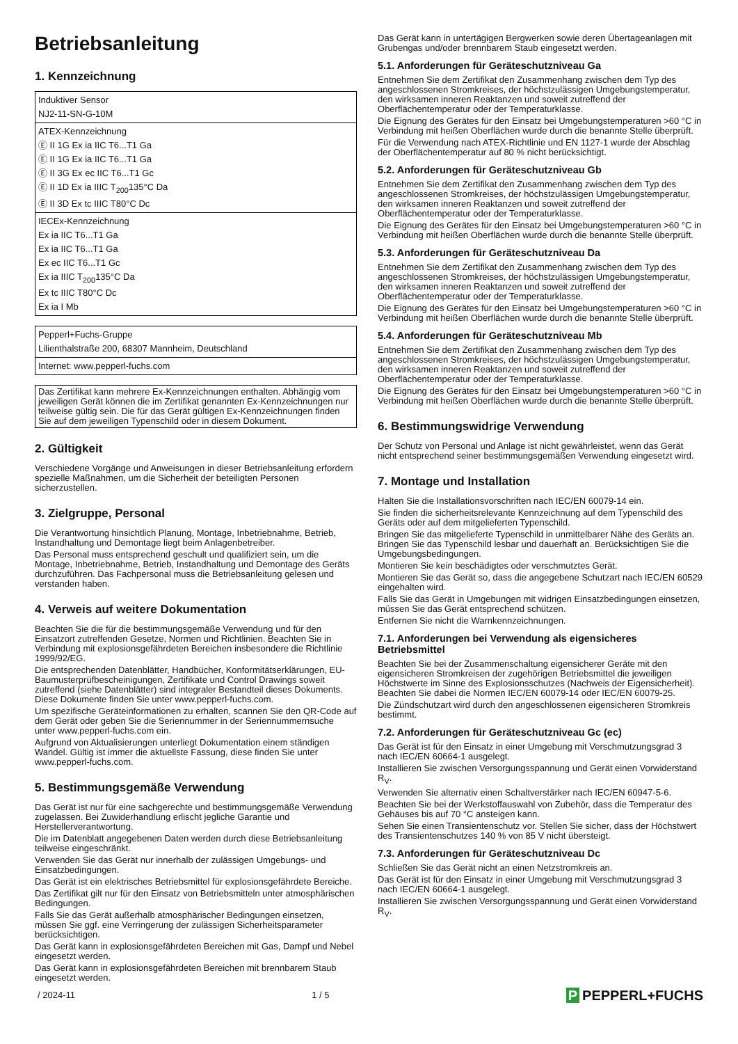Betriebsanleitung
1. Kennzeichnung
Induktiver Sensor
NJ2-11-SN-G-10M
ATEX-Kennzeichnung
Ⓔ II 1G Ex ia IIC T6...T1 Ga
Ⓔ II 1G Ex ia IIC T6...T1 Ga
Ⓔ II 3G Ex ec IIC T6...T1 Gc
Ⓔ II 1D Ex ia IIIC T<sub>200</sub>135°C Da
Ⓔ II 3D Ex tc IIIC T80°C Dc
IECEx-Kennzeichnung
Ex ia IIC T6...T1 Ga
Ex ia IIC T6...T1 Ga
Ex ec IIC T6...T1 Gc
Ex ia IIIC T<sub>200</sub>135°C Da
Ex tc IIIC T80°C Dc
Ex ia I Mb
Pepperl+Fuchs-Gruppe
Lilienthalstraße 200, 68307 Mannheim, Deutschland
Internet: www.pepperl-fuchs.com
Das Zertifikat kann mehrere Ex-Kennzeichnungen enthalten. Abhängig vom jeweiligen Gerät können die im Zertifikat genannten Ex-Kennzeichnungen nur teilweise gültig sein. Die für das Gerät gültigen Ex-Kennzeichnungen finden Sie auf dem jeweiligen Typenschild oder in diesem Dokument.
2. Gültigkeit
Verschiedene Vorgänge und Anweisungen in dieser Betriebsanleitung erfordern spezielle Maßnahmen, um die Sicherheit der beteiligten Personen sicherzustellen.
3. Zielgruppe, Personal
Die Verantwortung hinsichtlich Planung, Montage, Inbetriebnahme, Betrieb, Instandhaltung und Demontage liegt beim Anlagenbetreiber.
Das Personal muss entsprechend geschult und qualifiziert sein, um die Montage, Inbetriebnahme, Betrieb, Instandhaltung und Demontage des Geräts durchzuführen. Das Fachpersonal muss die Betriebsanleitung gelesen und verstanden haben.
4. Verweis auf weitere Dokumentation
Beachten Sie die für die bestimmungsgemäße Verwendung und für den Einsatzort zutreffenden Gesetze, Normen und Richtlinien. Beachten Sie in Verbindung mit explosionsgefährdeten Bereichen insbesondere die Richtlinie 1999/92/EG.
Die entsprechenden Datenblätter, Handbücher, Konformitätserklärungen, EU-Baumusterprüfbescheinigungen, Zertifikate und Control Drawings soweit zutreffend (siehe Datenblätter) sind integraler Bestandteil dieses Dokuments. Diese Dokumente finden Sie unter www.pepperl-fuchs.com.
Um spezifische Geräteinformationen zu erhalten, scannen Sie den QR-Code auf dem Gerät oder geben Sie die Seriennummer in der Seriennummernsuche unter www.pepperl-fuchs.com ein.
Aufgrund von Aktualisierungen unterliegt Dokumentation einem ständigen Wandel. Gültig ist immer die aktuellste Fassung, diese finden Sie unter www.pepperl-fuchs.com.
5. Bestimmungsgemäße Verwendung
Das Gerät ist nur für eine sachgerechte und bestimmungsgemäße Verwendung zugelassen. Bei Zuwiderhandlung erlischt jegliche Garantie und Herstellerverantwortung.
Die im Datenblatt angegebenen Daten werden durch diese Betriebsanleitung teilweise eingeschränkt.
Verwenden Sie das Gerät nur innerhalb der zulässigen Umgebungs- und Einsatzbedingungen.
Das Gerät ist ein elektrisches Betriebsmittel für explosionsgefährdete Bereiche.
Das Zertifikat gilt nur für den Einsatz von Betriebsmitteln unter atmosphärischen Bedingungen.
Falls Sie das Gerät außerhalb atmosphärischer Bedingungen einsetzen, müssen Sie ggf. eine Verringerung der zulässigen Sicherheitsparameter berücksichtigen.
Das Gerät kann in explosionsgefährdeten Bereichen mit Gas, Dampf und Nebel eingesetzt werden.
Das Gerät kann in explosionsgefährdeten Bereichen mit brennbarem Staub eingesetzt werden.
Das Gerät kann in untertägigen Bergwerken sowie deren Übertageanlagen mit Grubengas und/oder brennbarem Staub eingesetzt werden.
5.1. Anforderungen für Geräteschutzniveau Ga
Entnehmen Sie dem Zertifikat den Zusammenhang zwischen dem Typ des angeschlossenen Stromkreises, der höchstzulässigen Umgebungstemperatur, den wirksamen inneren Reaktanzen und soweit zutreffend der Oberflächentemperatur oder der Temperaturklasse.
Die Eignung des Gerätes für den Einsatz bei Umgebungstemperaturen >60 °C in Verbindung mit heißen Oberflächen wurde durch die benannte Stelle überprüft.
Für die Verwendung nach ATEX-Richtlinie und EN 1127-1 wurde der Abschlag der Oberflächentemperatur auf 80 % nicht berücksichtigt.
5.2. Anforderungen für Geräteschutzniveau Gb
Entnehmen Sie dem Zertifikat den Zusammenhang zwischen dem Typ des angeschlossenen Stromkreises, der höchstzulässigen Umgebungstemperatur, den wirksamen inneren Reaktanzen und soweit zutreffend der Oberflächentemperatur oder der Temperaturklasse.
Die Eignung des Gerätes für den Einsatz bei Umgebungstemperaturen >60 °C in Verbindung mit heißen Oberflächen wurde durch die benannte Stelle überprüft.
5.3. Anforderungen für Geräteschutzniveau Da
Entnehmen Sie dem Zertifikat den Zusammenhang zwischen dem Typ des angeschlossenen Stromkreises, der höchstzulässigen Umgebungstemperatur, den wirksamen inneren Reaktanzen und soweit zutreffend der Oberflächentemperatur oder der Temperaturklasse.
Die Eignung des Gerätes für den Einsatz bei Umgebungstemperaturen >60 °C in Verbindung mit heißen Oberflächen wurde durch die benannte Stelle überprüft.
5.4. Anforderungen für Geräteschutzniveau Mb
Entnehmen Sie dem Zertifikat den Zusammenhang zwischen dem Typ des angeschlossenen Stromkreises, der höchstzulässigen Umgebungstemperatur, den wirksamen inneren Reaktanzen und soweit zutreffend der Oberflächentemperatur oder der Temperaturklasse.
Die Eignung des Gerätes für den Einsatz bei Umgebungstemperaturen >60 °C in Verbindung mit heißen Oberflächen wurde durch die benannte Stelle überprüft.
6. Bestimmungswidrige Verwendung
Der Schutz von Personal und Anlage ist nicht gewährleistet, wenn das Gerät nicht entsprechend seiner bestimmungsgemäßen Verwendung eingesetzt wird.
7. Montage und Installation
Halten Sie die Installationsvorschriften nach IEC/EN 60079-14 ein.
Sie finden die sicherheitsrelevante Kennzeichnung auf dem Typenschild des Geräts oder auf dem mitgelieferten Typenschild.
Bringen Sie das mitgelieferte Typenschild in unmittelbarer Nähe des Geräts an. Bringen Sie das Typenschild lesbar und dauerhaft an. Berücksichtigen Sie die Umgebungsbedingungen.
Montieren Sie kein beschädigtes oder verschmutztes Gerät.
Montieren Sie das Gerät so, dass die angegebene Schutzart nach IEC/EN 60529 eingehalten wird.
Falls Sie das Gerät in Umgebungen mit widrigen Einsatzbedingungen einsetzen, müssen Sie das Gerät entsprechend schützen.
Entfernen Sie nicht die Warnkennzeichnungen.
7.1. Anforderungen bei Verwendung als eigensicheres Betriebsmittel
Beachten Sie bei der Zusammenschaltung eigensicherer Geräte mit den eigensicheren Stromkreisen der zugehörigen Betriebsmittel die jeweiligen Höchstwerte im Sinne des Explosionsschutzes (Nachweis der Eigensicherheit). Beachten Sie dabei die Normen IEC/EN 60079-14 oder IEC/EN 60079-25.
Die Zündschutzart wird durch den angeschlossenen eigensicheren Stromkreis bestimmt.
7.2. Anforderungen für Geräteschutzniveau Gc (ec)
Das Gerät ist für den Einsatz in einer Umgebung mit Verschmutzungsgrad 3 nach IEC/EN 60664-1 ausgelegt.
Installieren Sie zwischen Versorgungsspannung und Gerät einen Vorwiderstand R<sub>V</sub>.
Verwenden Sie alternativ einen Schaltverstärker nach IEC/EN 60947-5-6.
Beachten Sie bei der Werkstoffauswahl von Zubehör, dass die Temperatur des Gehäuses bis auf 70 °C ansteigen kann.
Sehen Sie einen Transientenschutz vor. Stellen Sie sicher, dass der Höchstwert des Transientenschutzes 140 % von 85 V nicht übersteigt.
7.3. Anforderungen für Geräteschutzniveau Dc
Schließen Sie das Gerät nicht an einen Netzstromkreis an.
Das Gerät ist für den Einsatz in einer Umgebung mit Verschmutzungsgrad 3 nach IEC/EN 60664-1 ausgelegt.
Installieren Sie zwischen Versorgungsspannung und Gerät einen Vorwiderstand R<sub>V</sub>.
/ 2024-11 1 / 5 P PEPPERL+FUCHS